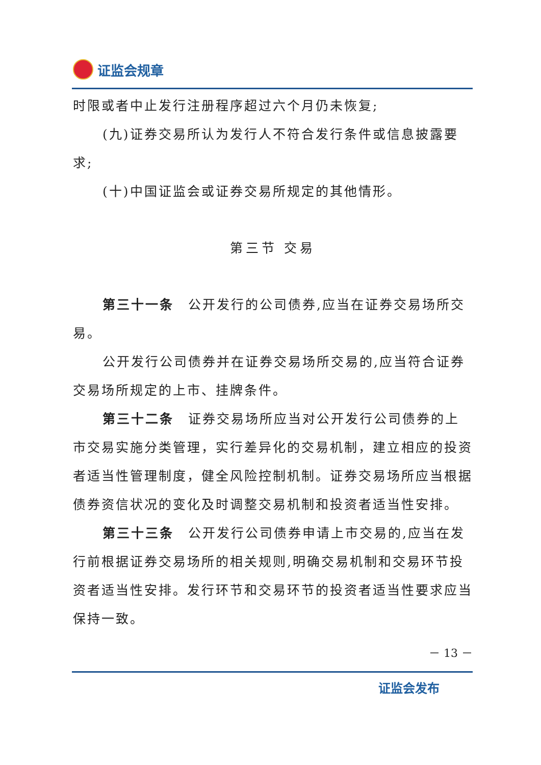证监会规章
时限或者中止发行注册程序超过六个月仍未恢复;
(九)证券交易所认为发行人不符合发行条件或信息披露要求;
(十)中国证监会或证券交易所规定的其他情形。
第三节 交易
第三十一条　公开发行的公司债券,应当在证券交易场所交易。
公开发行公司债券并在证券交易场所交易的,应当符合证券交易场所规定的上市、挂牌条件。
第三十二条　证券交易场所应当对公开发行公司债券的上市交易实施分类管理，实行差异化的交易机制，建立相应的投资者适当性管理制度，健全风险控制机制。证券交易场所应当根据债券资信状况的变化及时调整交易机制和投资者适当性安排。
第三十三条　公开发行公司债券申请上市交易的,应当在发行前根据证券交易场所的相关规则,明确交易机制和交易环节投资者适当性安排。发行环节和交易环节的投资者适当性要求应当保持一致。
－ 13 －
证监会发布